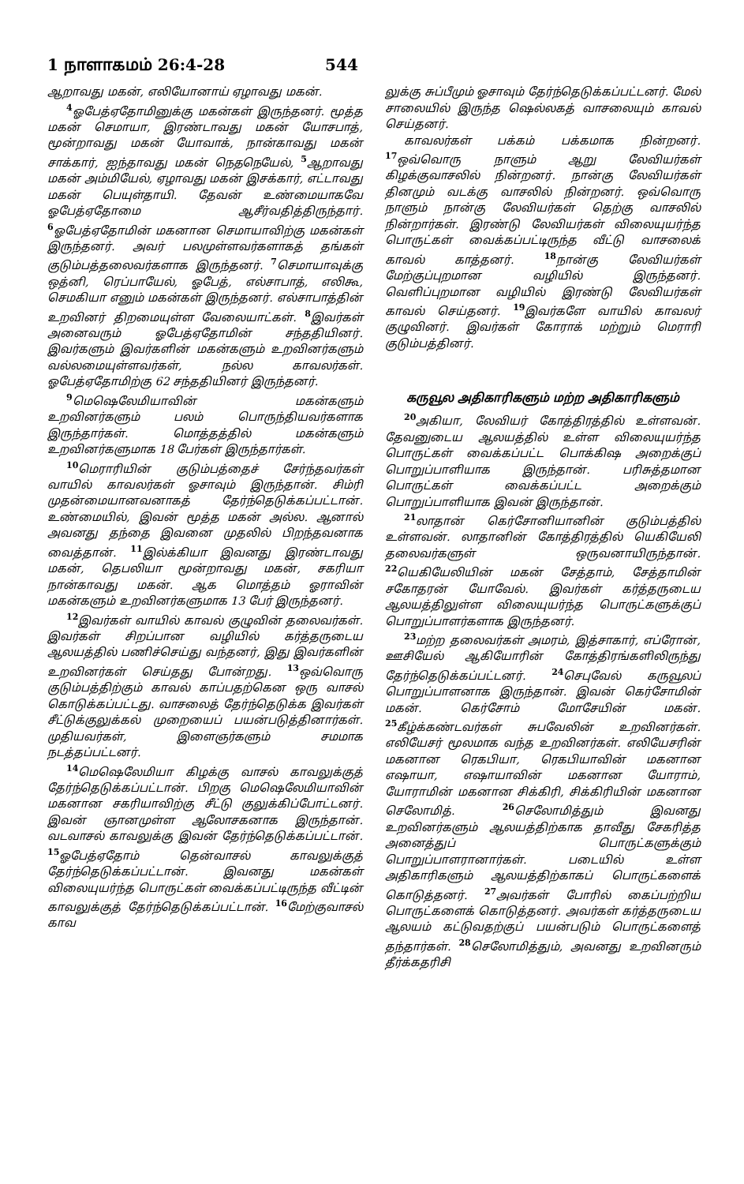1 நாளாகமம் 26:4-28 544
ஆறாவது மகன், எலியோனாய் ஏழாவது மகன்.
<sup>4</sup> ஓபேத்ஏதோமினுக்கு மகன்கள் இருந்தனர். மூத்த மகன் செமாயா, இரண்டாவது மகன் யோசபாத், மூன்றாவது மகன் யோவாக், நான்காவது மகன் சாக்கார், ஐந்தாவது மகன் நெதநெயேல், <sup>5</sup>ஆறாவது மகன் அம்மியேல், ஏழாவது மகன் இசக்கார், எட்டாவது மகன் பெயுள்தாயி. தேவன் உண்மையாகவே ஓபேத்ஏதோமை ஆசீர்வதித்திருந்தார். <sup>6</sup>ஓபேத்ஏதோமின் மகனான செமாயாவிற்கு மகன்கள் இருந்தனர். அவர் பலமுள்ளவர்களாகத் தங்கள் குடும்பத்தலைவர்களாக இருந்தனர். <sup>7</sup>செமாயாவுக்கு ஒத்னி, ரெப்பாயேல், ஓபேத், எல்சாபாத், எலிகூ, செமகியா எனும் மகன்கள் இருந்தனர். எல்சாபாத்தின் உறவினர் திறமையுள்ள வேலையாட்கள். <sup>8</sup>இவர்கள் அனைவரும் ஓபேத்ஏதோமின் சந்ததியினர். இவர்களும் இவர்களின் மகன்களும் உறவினர்களும் வல்லமையுள்ளவர்கள், நல்ல காவலர்கள். ஓபேத்ஏதோமிற்கு 62 சந்ததியினர் இருந்தனர்.
<sup>9</sup> மெஷெலேமியாவின் மகன்களும் உறவினர்களும் பலம் பொருந்தியவர்களாக இருந்தார்கள். மொத்தத்தில் மகன்களும் உறவினர்களுமாக 18 பேர்கள் இருந்தார்கள்.
<sup>10</sup> மெராரியின் குடும்பத்தைச் சேர்ந்தவர்கள் வாயில் காவலர்கள் ஓசாவும் இருந்தான். சிம்ரி முதன்மையானவனாகத் தேர்ந்தெடுக்கப்பட்டான். உண்மையில், இவன் மூத்த மகன் அல்ல. ஆனால் அவனது தந்தை இவனை முதலில் பிறந்தவனாக வைத்தான். <sup>11</sup>இல்க்கியா இவனது இரண்டாவது மகன், தெபலியா மூன்றாவது மகன், சகரியா நான்காவது மகன். ஆக மொத்தம் ஓராவின் மகன்களும் உறவினர்களுமாக 13 பேர் இருந்தனர்.
<sup>12</sup> இவர்கள் வாயில் காவல் குழுவின் தலைவர்கள். இவர்கள் சிறப்பான வழியில் கர்த்தருடைய ஆலயத்தில் பணிச்செய்து வந்தனர், இது இவர்களின் உறவினர்கள் செய்தது போன்றது. <sup>13</sup>ஒவ்வொரு குடும்பத்திற்கும் காவல் காப்பதற்கென ஒரு வாசல் கொடுக்கப்பட்டது. வாசலைத் தேர்ந்தெடுக்க இவர்கள் சீட்டுக்குலுக்கல் முறையைப் பயன்படுத்தினார்கள். முதியவர்கள், இளைஞர்களும் சமமாக நடத்தப்பட்டனர்.
<sup>14</sup> மெஷெலேமியா கிழக்கு வாசல் காவலுக்குத் தேர்ந்தெடுக்கப்பட்டான். பிறகு மெஷெலேமியாவின் மகனான சகரியாவிற்கு சீட்டு குலுக்கிப்போட்டனர். இவன் ஞானமுள்ள ஆலோசகனாக இருந்தான். வடவாசல் காவலுக்கு இவன் தேர்ந்தெடுக்கப்பட்டான். <sup>15</sup>ஓபேத்ஏதோம் தென்வாசல் காவலுக்குத் தேர்ந்தெடுக்கப்பட்டான். இவனது மகன்கள் விலையுயர்ந்த பொருட்கள் வைக்கப்பட்டிருந்த வீட்டின் காவலுக்குத் தேர்ந்தெடுக்கப்பட்டான். <sup>16</sup>மேற்குவாசல் காவ
லுக்கு சுப்பீமும் ஓசாவும் தேர்ந்தெடுக்கப்பட்டனர். மேல் சாலையில் இருந்த ஷெல்லகத் வாசலையும் காவல் செய்தனர்.
காவலர்கள் பக்கம் பக்கமாக நின்றனர். <sup>17</sup>ஒவ்வொரு நாளும் ஆறு லேவியர்கள் கிழக்குவாசலில் நின்றனர். நான்கு லேவியர்கள் தினமும் வடக்கு வாசலில் நின்றனர். ஒவ்வொரு நாளும் நான்கு லேவியர்கள் தெற்கு வாசலில் நின்றார்கள். இரண்டு லேவியர்கள் விலையுயர்ந்த பொருட்கள் வைக்கப்பட்டிருந்த வீட்டு வாசலைக் காவல் காத்தனர். <sup>18</sup>நான்கு லேவியர்கள் மேற்குப்புறமான வழியில் இருந்தனர். வெளிப்புறமான வழியில் இரண்டு லேவியர்கள் காவல் செய்தனர். <sup>19</sup>இவர்களே வாயில் காவலர் குழுவினர். இவர்கள் கோராக் மற்றும் மெராரி குடும்பத்தினர்.
கருவூல அதிகாரிகளும் மற்ற அதிகாரிகளும்
<sup>20</sup> அகியா, லேவியர் கோத்திரத்தில் உள்ளவன். தேவனுடைய ஆலயத்தில் உள்ள விலையுயர்ந்த பொருட்கள் வைக்கப்பட்ட பொக்கிஷ அறைக்குப் பொறுப்பாளியாக இருந்தான். பரிசுத்தமான பொருட்கள் வைக்கப்பட்ட அறைக்கும் பொறுப்பாளியாக இவன் இருந்தான்.
<sup>21</sup> லாதான் கெர்சோனியானின் குடும்பத்தில் உள்ளவன். லாதானின் கோத்திரத்தில் யெகியேலி தலைவர்களுள் ஒருவனாயிருந்தான். <sup>22</sup>யெகியேலியின் மகன் சேத்தாம், சேத்தாமின் சகோதரன் யோவேல். இவர்கள் கர்த்தருடைய ஆலயத்திலுள்ள விலையுயர்ந்த பொருட்களுக்குப் பொறுப்பாளர்களாக இருந்தனர்.
<sup>23</sup> மற்ற தலைவர்கள் அமரம், இத்சாகார், எப்ரோன், ஊசியேல் ஆகியோரின் கோத்திரங்களிலிருந்து தேர்ந்தெடுக்கப்பட்டனர். <sup>24</sup>செபுவேல் கருவூலப் பொறுப்பாளனாக இருந்தான். இவன் கெர்சோமின் மகன். கெர்சோம் மோசேயின் மகன். <sup>25</sup>கீழ்க்கண்டவர்கள் சுபவேலின் உறவினர்கள். எலியேசர் மூலமாக வந்த உறவினர்கள். எலியேசரின் மகனான ரெகபியா, ரெகபியாவின் மகனான எஷாயா, எஷாயாவின் மகனான யோராம், யோராமின் மகனான சிக்கிரி, சிக்கிரியின் மகனான செலோமித். <sup>26</sup>செலோமித்தும் இவனது உறவினர்களும் ஆலயத்திற்காக தாவீது சேகரித்த அனைத்துப் பொருட்களுக்கும் பொறுப்பாளரானார்கள். படையில் உள்ள அதிகாரிகளும் ஆலயத்திற்காகப் பொருட்களைக் கொடுத்தனர். <sup>27</sup>அவர்கள் போரில் கைப்பற்றிய பொருட்களைக் கொடுத்தனர். அவர்கள் கர்த்தருடைய ஆலயம் கட்டுவதற்குப் பயன்படும் பொருட்களைத் தந்தார்கள். <sup>28</sup>செலோமித்தும், அவனது உறவினரும் தீர்க்கதரிசி